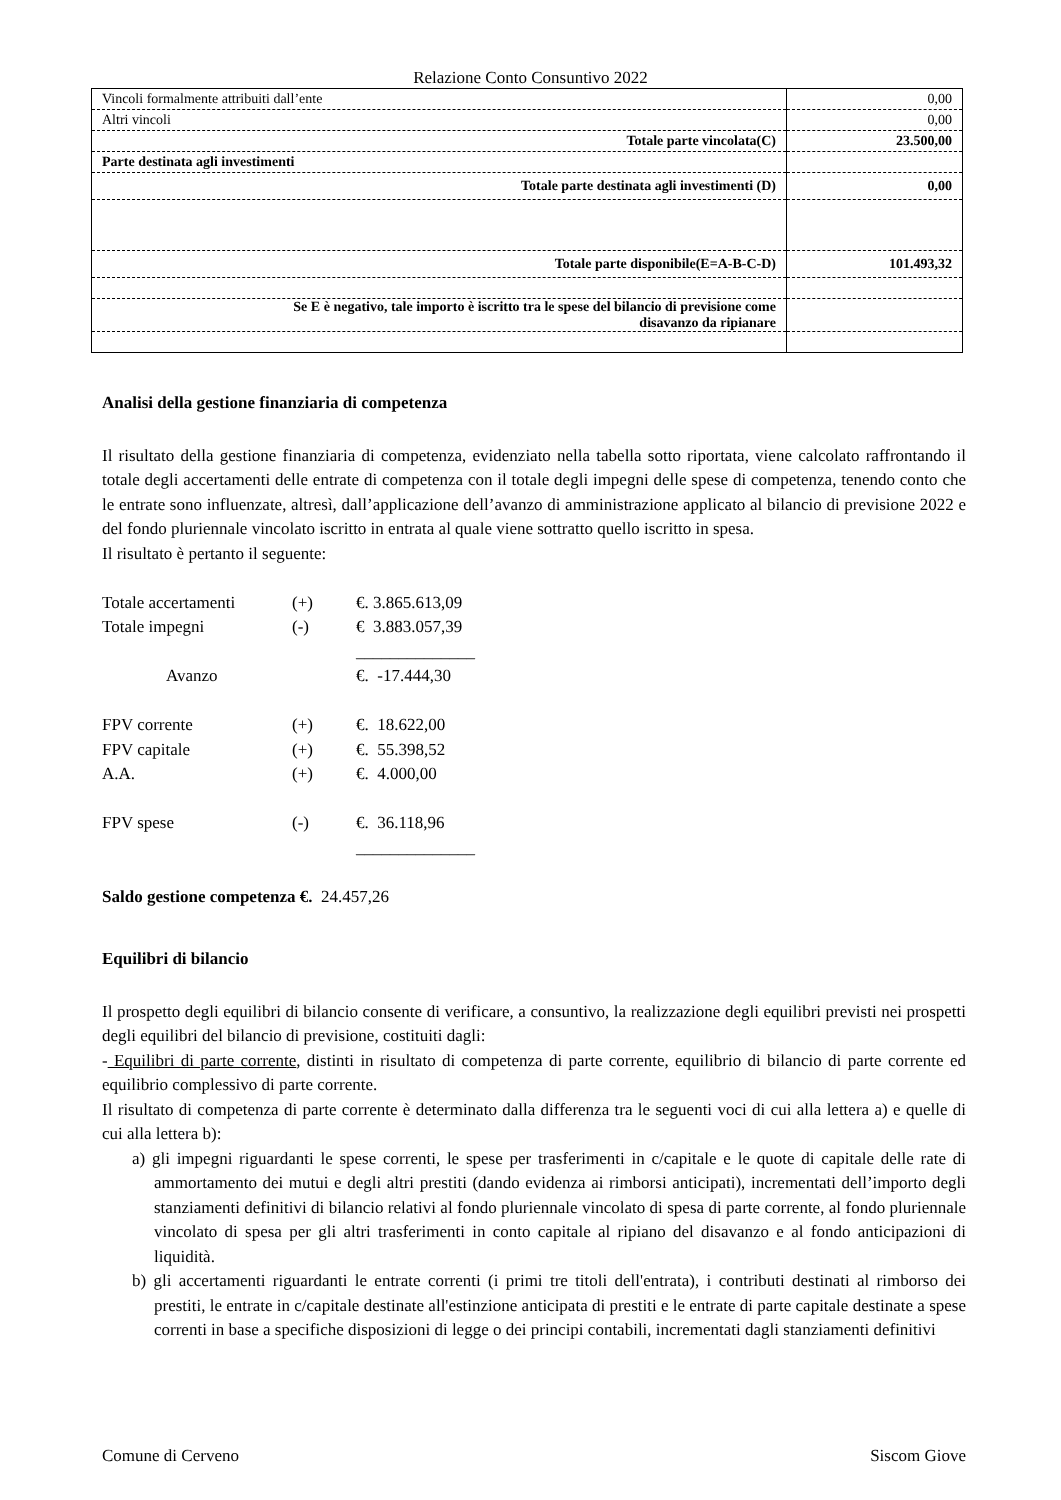Relazione Conto Consuntivo 2022
| Vincoli formalmente attribuiti dall’ente | 0,00 |
| Altri vincoli | 0,00 |
| Totale parte vincolata(C) | 23.500,00 |
| Parte destinata agli investimenti | |
| Totale parte destinata agli investimenti (D) | 0,00 |
| Totale parte disponibile(E=A-B-C-D) | 101.493,32 |
| Se E è negativo, tale importo è iscritto tra le spese del bilancio di previsione come disavanzo da ripianare | |
Analisi della gestione finanziaria di competenza
Il risultato della gestione finanziaria di competenza, evidenziato nella tabella sotto riportata, viene calcolato raffrontando il totale degli accertamenti delle entrate di competenza con il totale degli impegni delle spese di competenza, tenendo conto che le entrate sono influenzate, altresì, dall’applicazione dell’avanzo di amministrazione applicato al bilancio di previsione 2022 e del fondo pluriennale vincolato iscritto in entrata al quale viene sottratto quello iscritto in spesa.
Il risultato è pertanto il seguente:
| Totale accertamenti | (+) | €. 3.865.613,09 |
| Totale impegni | (-) | € 3.883.057,39 |
| | | ______________ |
| Avanzo | | €. -17.444,30 |
| FPV corrente | (+) | €. 18.622,00 |
| FPV capitale | (+) | €. 55.398,52 |
| A.A. | (+) | €. 4.000,00 |
| FPV spese | (-) | €. 36.118,96 |
| | | ______________ |
Saldo gestione competenza €. 24.457,26
Equilibri di bilancio
Il prospetto degli equilibri di bilancio consente di verificare, a consuntivo, la realizzazione degli equilibri previsti nei prospetti degli equilibri del bilancio di previsione, costituiti dagli:
- Equilibri di parte corrente, distinti in risultato di competenza di parte corrente, equilibrio di bilancio di parte corrente ed equilibrio complessivo di parte corrente.
Il risultato di competenza di parte corrente è determinato dalla differenza tra le seguenti voci di cui alla lettera a) e quelle di cui alla lettera b):
a) gli impegni riguardanti le spese correnti, le spese per trasferimenti in c/capitale e le quote di capitale delle rate di ammortamento dei mutui e degli altri prestiti (dando evidenza ai rimborsi anticipati), incrementati dell’importo degli stanziamenti definitivi di bilancio relativi al fondo pluriennale vincolato di spesa di parte corrente, al fondo pluriennale vincolato di spesa per gli altri trasferimenti in conto capitale al ripiano del disavanzo e al fondo anticipazioni di liquidità.
b) gli accertamenti riguardanti le entrate correnti (i primi tre titoli dell'entrata), i contributi destinati al rimborso dei prestiti, le entrate in c/capitale destinate all'estinzione anticipata di prestiti e le entrate di parte capitale destinate a spese correnti in base a specifiche disposizioni di legge o dei principi contabili, incrementati dagli stanziamenti definitivi
Comune di Cerveno Siscom Giove